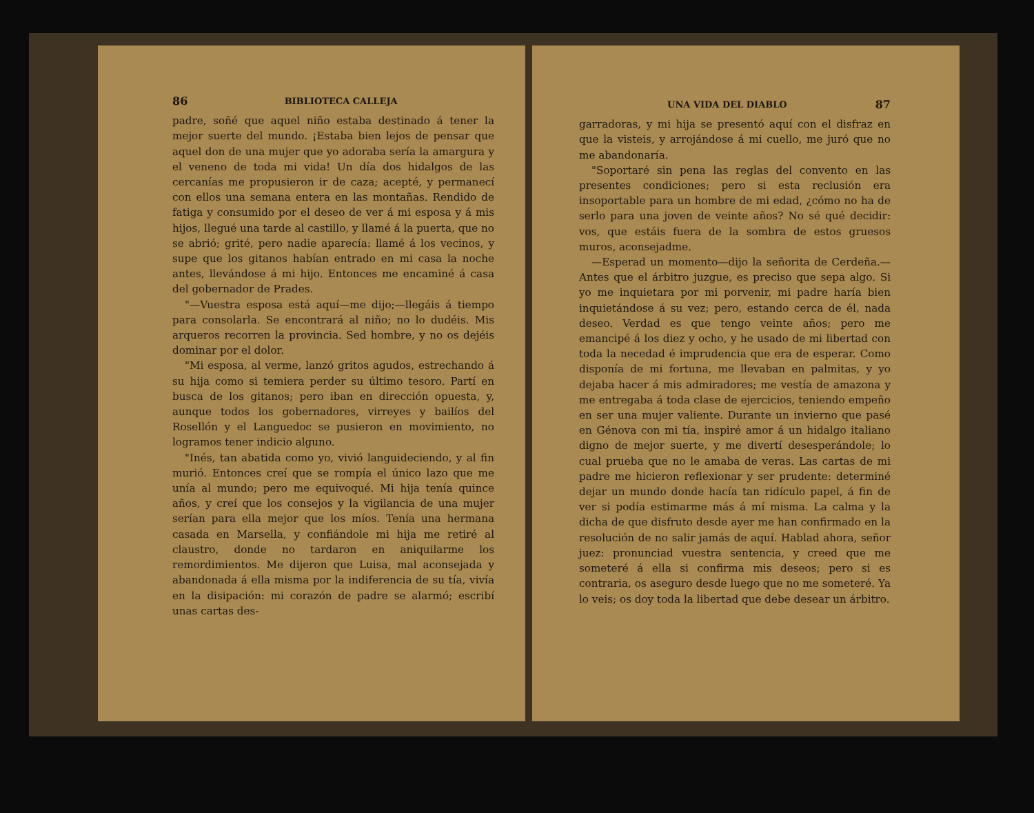86 BIBLIOTECA CALLEJA
padre, soñé que aquel niño estaba destinado á tener la mejor suerte del mundo. ¡Estaba bien lejos de pensar que aquel don de una mujer que yo adoraba sería la amargura y el veneno de toda mi vida! Un día dos hidalgos de las cercanías me propusieron ir de caza; acepté, y permanecí con ellos una semana entera en las montañas. Rendido de fatiga y consumido por el deseo de ver á mi esposa y á mis hijos, llegué una tarde al castillo, y llamé á la puerta, que no se abrió; grité, pero nadie aparecía: llamé á los vecinos, y supe que los gitanos habían entrado en mi casa la noche antes, llevándose á mi hijo. Entonces me encaminé á casa del gobernador de Prades.
"—Vuestra esposa está aquí—me dijo;—llegáis á tiempo para consolarla. Se encontrará al niño; no lo dudéis. Mis arqueros recorren la provincia. Sed hombre, y no os dejéis dominar por el dolor.
"Mi esposa, al verme, lanzó gritos agudos, estrechando á su hija como si temiera perder su último tesoro. Partí en busca de los gitanos; pero iban en dirección opuesta, y, aunque todos los gobernadores, virreyes y bailíos del Rosellón y el Languedoc se pusieron en movimiento, no logramos tener indicio alguno.
"Inés, tan abatida como yo, vivió languideciendo, y al fin murió. Entonces creí que se rompía el único lazo que me unía al mundo; pero me equivoqué. Mi hija tenía quince años, y creí que los consejos y la vigilancia de una mujer serían para ella mejor que los míos. Tenía una hermana casada en Marsella, y confiándole mi hija me retiré al claustro, donde no tardaron en aniquilarme los remordimientos. Me dijeron que Luisa, mal aconsejada y abandonada á ella misma por la indiferencia de su tía, vivía en la disipación: mi corazón de padre se alarmó; escribí unas cartas des-
UNA VIDA DEL DIABLO 87
garradoras, y mi hija se presentó aquí con el disfraz en que la visteis, y arrojándose á mi cuello, me juró que no me abandonaría.
"Soportaré sin pena las reglas del convento en las presentes condiciones; pero si esta reclusión era insoportable para un hombre de mi edad, ¿cómo no ha de serlo para una joven de veinte años? No sé qué decidir: vos, que estáis fuera de la sombra de estos gruesos muros, aconsejadme.
—Esperad un momento—dijo la señorita de Cerdeña.—Antes que el árbitro juzgue, es preciso que sepa algo. Si yo me inquietara por mi porvenir, mi padre haría bien inquietándose á su vez; pero, estando cerca de él, nada deseo. Verdad es que tengo veinte años; pero me emancipé á los diez y ocho, y he usado de mi libertad con toda la necedad é imprudencia que era de esperar. Como disponía de mi fortuna, me llevaban en palmitas, y yo dejaba hacer á mis admiradores; me vestía de amazona y me entregaba á toda clase de ejercicios, teniendo empeño en ser una mujer valiente. Durante un invierno que pasé en Génova con mi tía, inspiré amor á un hidalgo italiano digno de mejor suerte, y me divertí desesperándole; lo cual prueba que no le amaba de veras. Las cartas de mi padre me hicieron reflexionar y ser prudente: determiné dejar un mundo donde hacía tan ridículo papel, á fin de ver si podía estimarme más á mí misma. La calma y la dicha de que disfruto desde ayer me han confirmado en la resolución de no salir jamás de aquí. Hablad ahora, señor juez: pronunciad vuestra sentencia, y creed que me someteré á ella si confirma mis deseos; pero si es contraria, os aseguro desde luego que no me someteré. Ya lo veis; os doy toda la libertad que debe desear un árbitro.